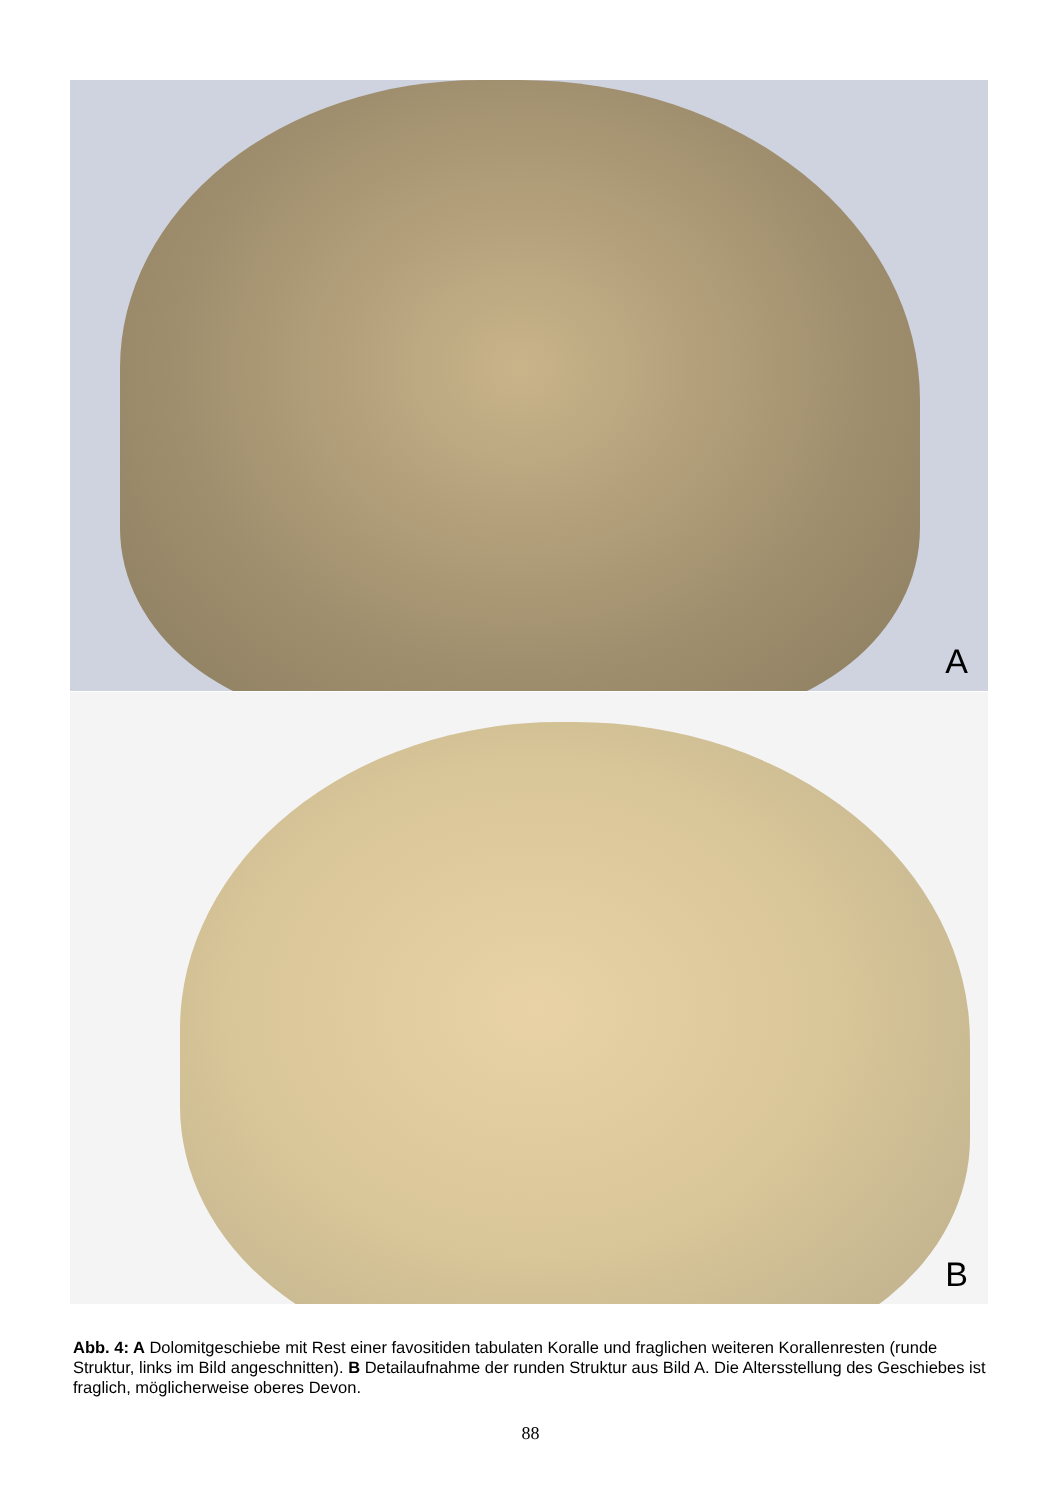A
B
Abb. 4: A Dolomitgeschiebe mit Rest einer favositiden tabulaten Koralle und fraglichen weiteren Koral­lenresten (runde Struktur, links im Bild angeschnitten). B Detailaufnahme der runden Struktur aus Bild A. Die Altersstellung des Geschiebes ist fraglich, möglicherweise oberes Devon.
88